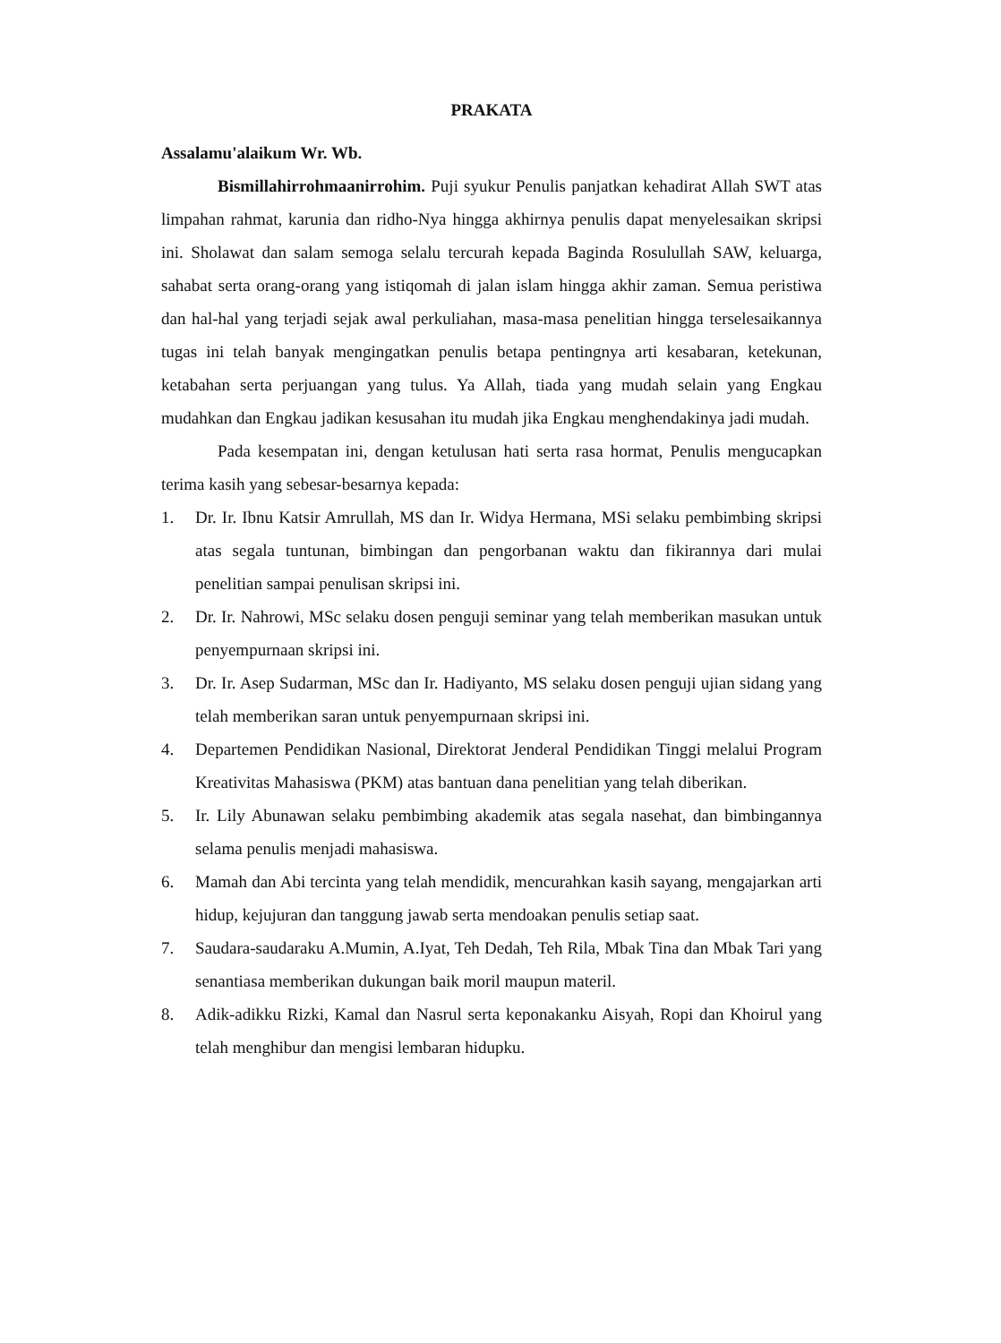PRAKATA
Assalamu'alaikum Wr. Wb.
Bismillahirrohmaanirrohim. Puji syukur Penulis panjatkan kehadirat Allah SWT atas limpahan rahmat, karunia dan ridho-Nya hingga akhirnya penulis dapat menyelesaikan skripsi ini. Sholawat dan salam semoga selalu tercurah kepada Baginda Rosulullah SAW, keluarga, sahabat serta orang-orang yang istiqomah di jalan islam hingga akhir zaman. Semua peristiwa dan hal-hal yang terjadi sejak awal perkuliahan, masa-masa penelitian hingga terselesaikannya tugas ini telah banyak mengingatkan penulis betapa pentingnya arti kesabaran, ketekunan, ketabahan serta perjuangan yang tulus. Ya Allah, tiada yang mudah selain yang Engkau mudahkan dan Engkau jadikan kesusahan itu mudah jika Engkau menghendakinya jadi mudah.
Pada kesempatan ini, dengan ketulusan hati serta rasa hormat, Penulis mengucapkan terima kasih yang sebesar-besarnya kepada:
1. Dr. Ir. Ibnu Katsir Amrullah, MS dan Ir. Widya Hermana, MSi selaku pembimbing skripsi atas segala tuntunan, bimbingan dan pengorbanan waktu dan fikirannya dari mulai penelitian sampai penulisan skripsi ini.
2. Dr. Ir. Nahrowi, MSc selaku dosen penguji seminar yang telah memberikan masukan untuk penyempurnaan skripsi ini.
3. Dr. Ir. Asep Sudarman, MSc dan Ir. Hadiyanto, MS selaku dosen penguji ujian sidang yang telah memberikan saran untuk penyempurnaan skripsi ini.
4. Departemen Pendidikan Nasional, Direktorat Jenderal Pendidikan Tinggi melalui Program Kreativitas Mahasiswa (PKM) atas bantuan dana penelitian yang telah diberikan.
5. Ir. Lily Abunawan selaku pembimbing akademik atas segala nasehat, dan bimbingannya selama penulis menjadi mahasiswa.
6. Mamah dan Abi tercinta yang telah mendidik, mencurahkan kasih sayang, mengajarkan arti hidup, kejujuran dan tanggung jawab serta mendoakan penulis setiap saat.
7. Saudara-saudaraku A.Mumin, A.Iyat, Teh Dedah, Teh Rila, Mbak Tina dan Mbak Tari yang senantiasa memberikan dukungan baik moril maupun materil.
8. Adik-adikku Rizki, Kamal dan Nasrul serta keponakanku Aisyah, Ropi dan Khoirul yang telah menghibur dan mengisi lembaran hidupku.